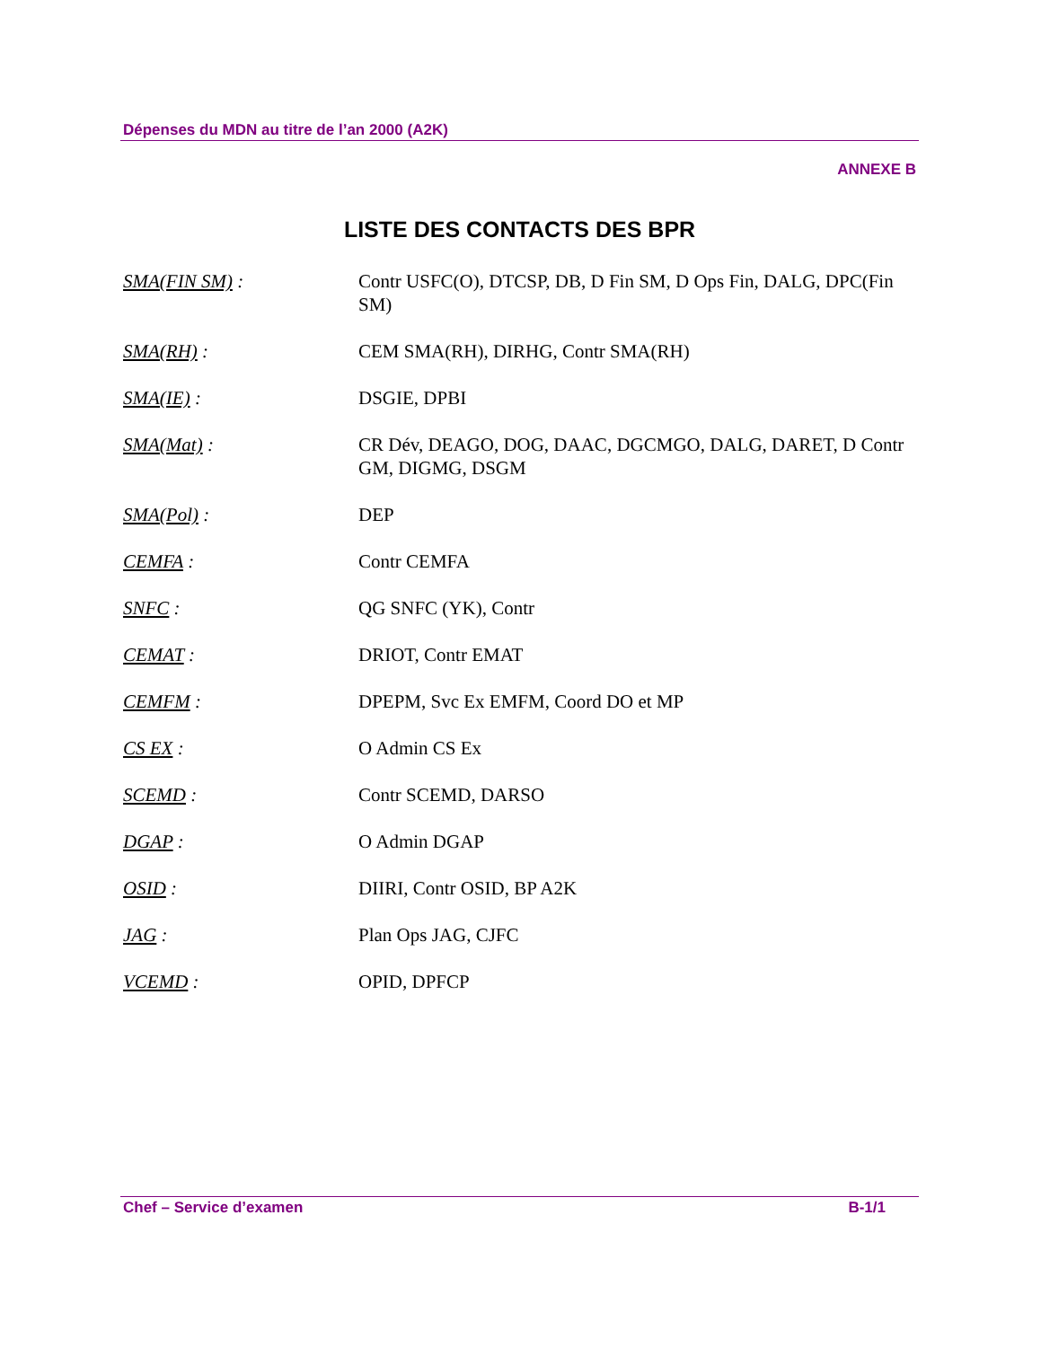Dépenses du MDN au titre de l’an 2000 (A2K)
ANNEXE B
LISTE DES CONTACTS DES BPR
SMA(FIN SM) : Contr USFC(O), DTCSP, DB, D Fin SM, D Ops Fin, DALG, DPC(Fin SM)
SMA(RH) : CEM SMA(RH), DIRHG, Contr SMA(RH)
SMA(IE) : DSGIE, DPBI
SMA(Mat) : CR Dév, DEAGO, DOG, DAAC, DGCMGO, DALG, DARET, D Contr GM, DIGMG, DSGM
SMA(Pol) : DEP
CEMFA : Contr CEMFA
SNFC : QG SNFC (YK), Contr
CEMAT : DRIOT, Contr EMAT
CEMFM : DPEPM, Svc Ex EMFM, Coord DO et MP
CS EX : O Admin CS Ex
SCEMD : Contr SCEMD, DARSO
DGAP : O Admin DGAP
OSID : DIIRI, Contr OSID, BP A2K
JAG : Plan Ops JAG, CJFC
VCEMD : OPID, DPFCP
Chef – Service d’examen B-1/1